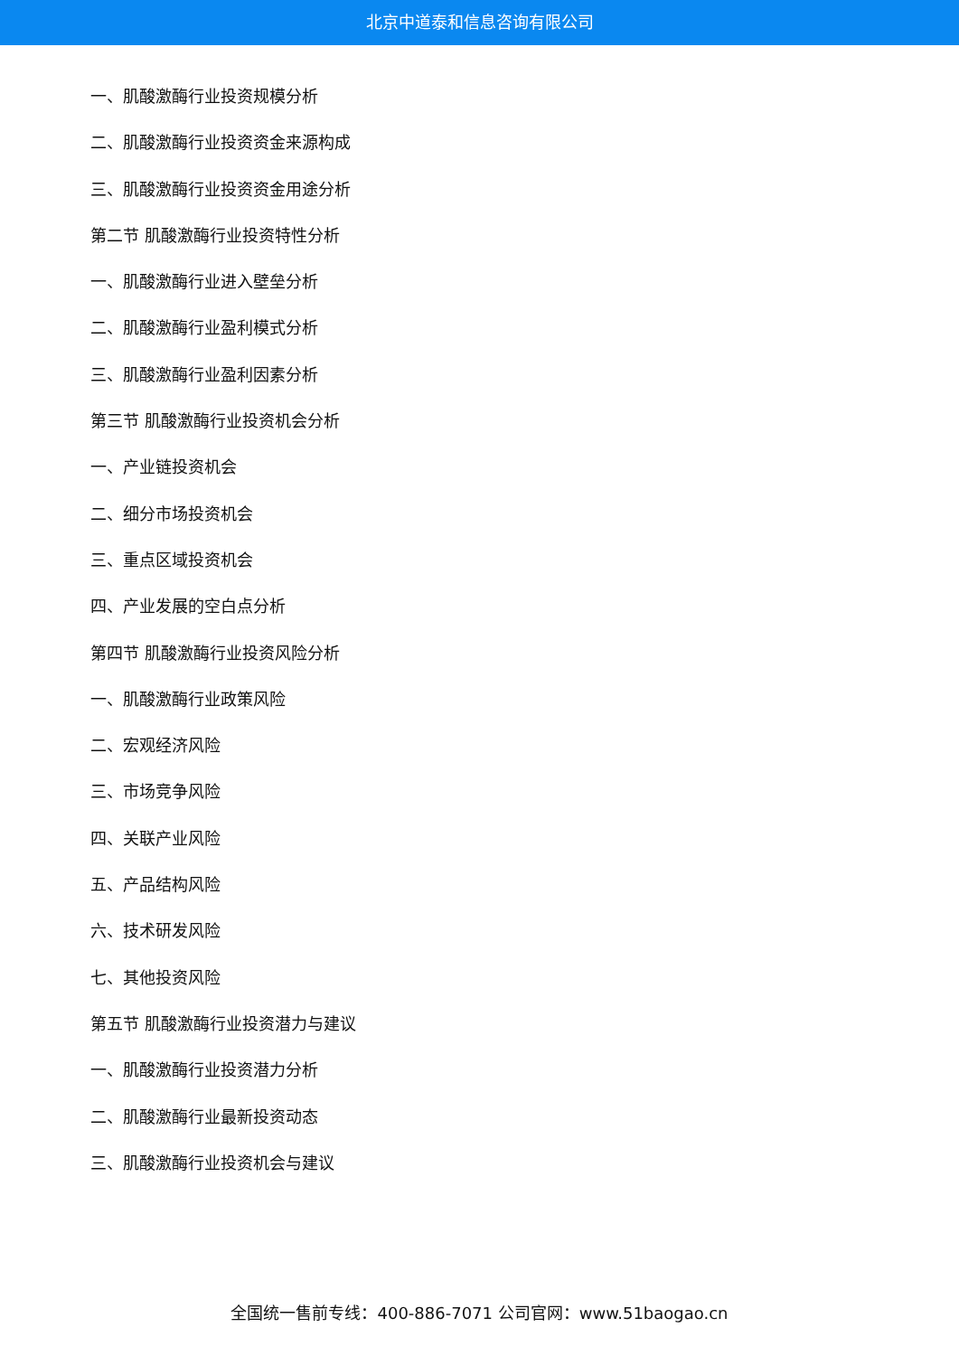北京中道泰和信息咨询有限公司
一、肌酸激酶行业投资规模分析
二、肌酸激酶行业投资资金来源构成
三、肌酸激酶行业投资资金用途分析
第二节 肌酸激酶行业投资特性分析
一、肌酸激酶行业进入壁垒分析
二、肌酸激酶行业盈利模式分析
三、肌酸激酶行业盈利因素分析
第三节 肌酸激酶行业投资机会分析
一、产业链投资机会
二、细分市场投资机会
三、重点区域投资机会
四、产业发展的空白点分析
第四节 肌酸激酶行业投资风险分析
一、肌酸激酶行业政策风险
二、宏观经济风险
三、市场竞争风险
四、关联产业风险
五、产品结构风险
六、技术研发风险
七、其他投资风险
第五节 肌酸激酶行业投资潜力与建议
一、肌酸激酶行业投资潜力分析
二、肌酸激酶行业最新投资动态
三、肌酸激酶行业投资机会与建议
全国统一售前专线：400-886-7071 公司官网：www.51baogao.cn